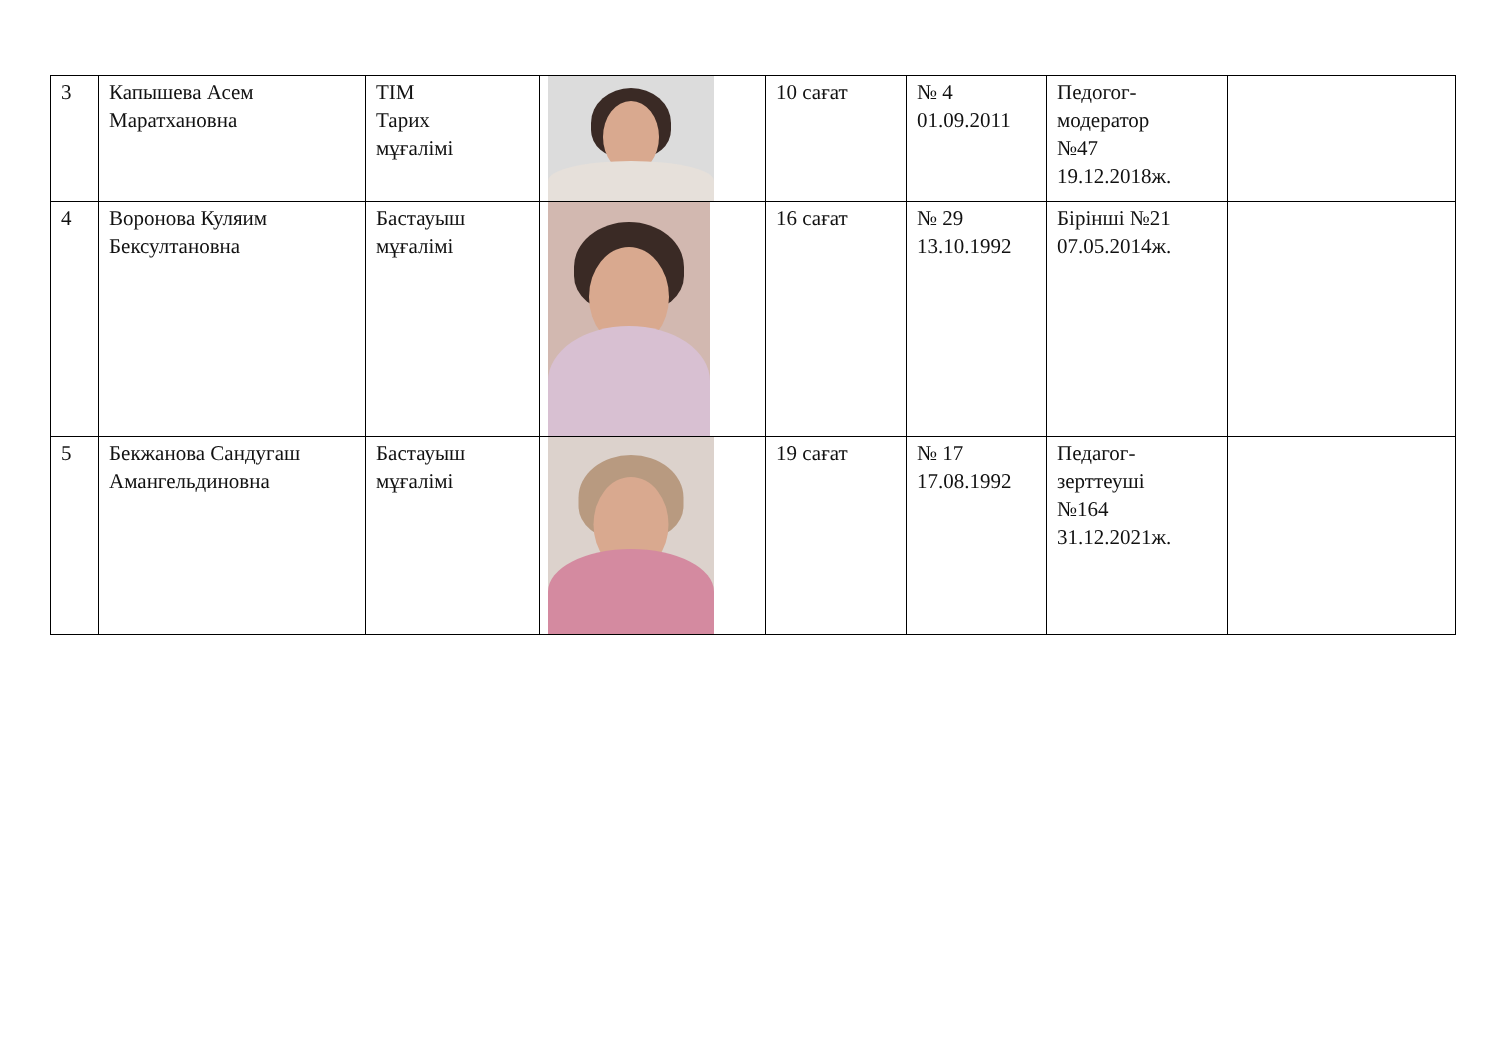| 3 | Капышева Асем Маратхановна | ТІМ Тарих мұғалімі | | 10 сағат | № 4 01.09.2011 | Педогог-модератор №47 19.12.2018ж. | |
| 4 | Воронова Куляим Бексултановна | Бастауыш мұғалімі | | 16 сағат | № 29 13.10.1992 | Бірінші №21 07.05.2014ж. | |
| 5 | Бекжанова Сандугаш Амангельдиновна | Бастауыш мұғалімі | | 19 сағат | № 17 17.08.1992 | Педагог-зерттеуші №164 31.12.2021ж. | |